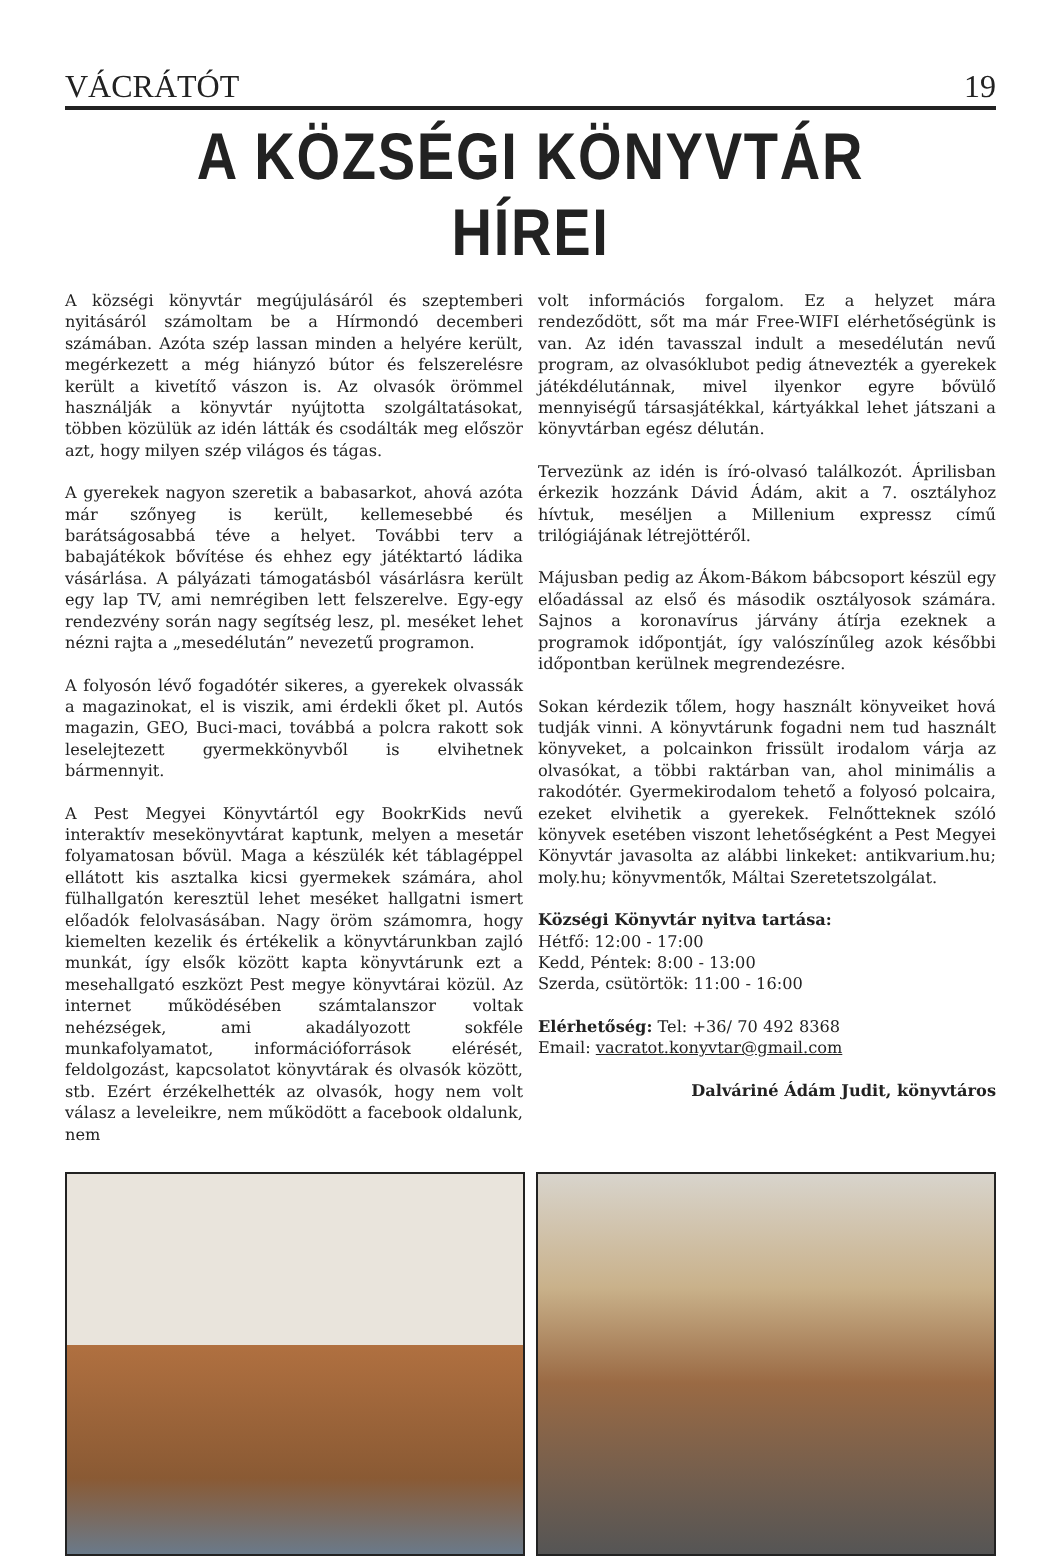VÁCRÁTÓT 19
A KÖZSÉGI KÖNYVTÁR HÍREI
A községi könyvtár megújulásáról és szeptemberi nyitásáról számoltam be a Hírmondó decemberi számában. Azóta szép lassan minden a helyére került, megérkezett a még hiányzó bútor és felszerelésre került a kivetítő vászon is. Az olvasók örömmel használják a könyvtár nyújtotta szolgáltatásokat, többen közülük az idén látták és csodálták meg először azt, hogy milyen szép világos és tágas.
A gyerekek nagyon szeretik a babasarkot, ahová azóta már szőnyeg is került, kellemesebbé és barátságosabbá téve a helyet. További terv a babajátékok bővítése és ehhez egy játéktartó ládika vásárlása. A pályázati támogatásból vásárlásra került egy lap TV, ami nemrégiben lett felszerelve. Egy-egy rendezvény során nagy segítség lesz, pl. meséket lehet nézni rajta a „mesedélután” nevezetű programon.
A folyosón lévő fogadótér sikeres, a gyerekek olvassák a magazinokat, el is viszik, ami érdekli őket pl. Autós magazin, GEO, Buci-maci, továbbá a polcra rakott sok leselejtezett gyermekkönyvből is elvihetnek bármennyit.
A Pest Megyei Könyvtártól egy BookrKids nevű interaktív mesekönyvtárat kaptunk, melyen a mesetár folyamatosan bővül. Maga a készülék két táblagéppel ellátott kis asztalka kicsi gyermekek számára, ahol fülhallgatón keresztül lehet meséket hallgatni ismert előadók felolvasásában. Nagy öröm számomra, hogy kiemelten kezelik és értékelik a könyvtárunkban zajló munkát, így elsők között kapta könyvtárunk ezt a mesehallgató eszközt Pest megye könyvtárai közül. Az internet működésében számtalanszor voltak nehézségek, ami akadályozott sokféle munkafolyamatot, információforrások elérését, feldolgozást, kapcsolatot könyvtárak és olvasók között, stb. Ezért érzékelhették az olvasók, hogy nem volt válasz a leveleikre, nem működött a facebook oldalunk, nem
volt információs forgalom. Ez a helyzet mára rendeződött, sőt ma már Free-WIFI elérhetőségünk is van. Az idén tavasszal indult a mesedélután nevű program, az olvasóklubot pedig átnevezték a gyerekek játékdélutánnak, mivel ilyenkor egyre bővülő mennyiségű társasjátékkal, kártyákkal lehet játszani a könyvtárban egész délután.
Tervezünk az idén is író-olvasó találkozót. Áprilisban érkezik hozzánk Dávid Ádám, akit a 7. osztályhoz hívtuk, meséljen a Millenium expressz című trilógiájának létrejöttéről.
Májusban pedig az Ákom-Bákom bábcsoport készül egy előadással az első és második osztályosok számára. Sajnos a koronavírus járvány átírja ezeknek a programok időpontját, így valószínűleg azok későbbi időpontban kerülnek megrendezésre.
Sokan kérdezik tőlem, hogy használt könyveiket hová tudják vinni. A könyvtárunk fogadni nem tud használt könyveket, a polcainkon frissült irodalom várja az olvasókat, a többi raktárban van, ahol minimális a rakodótér. Gyermekirodalom tehető a folyosó polcaira, ezeket elvihetik a gyerekek. Felnőtteknek szóló könyvek esetében viszont lehetőségként a Pest Megyei Könyvtár javasolta az alábbi linkeket: antikvarium.hu; moly.hu; könyvmentők, Máltai Szeretetszolgálat.
Községi Könyvtár nyitva tartása:
Hétfő: 12:00 - 17:00
Kedd, Péntek: 8:00 - 13:00
Szerda, csütörtök: 11:00 - 16:00
Elérhetőség: Tel: +36/ 70 492 8368
Email: vacratot.konyvtar@gmail.com
Dalváriné Ádám Judit, könyvtáros